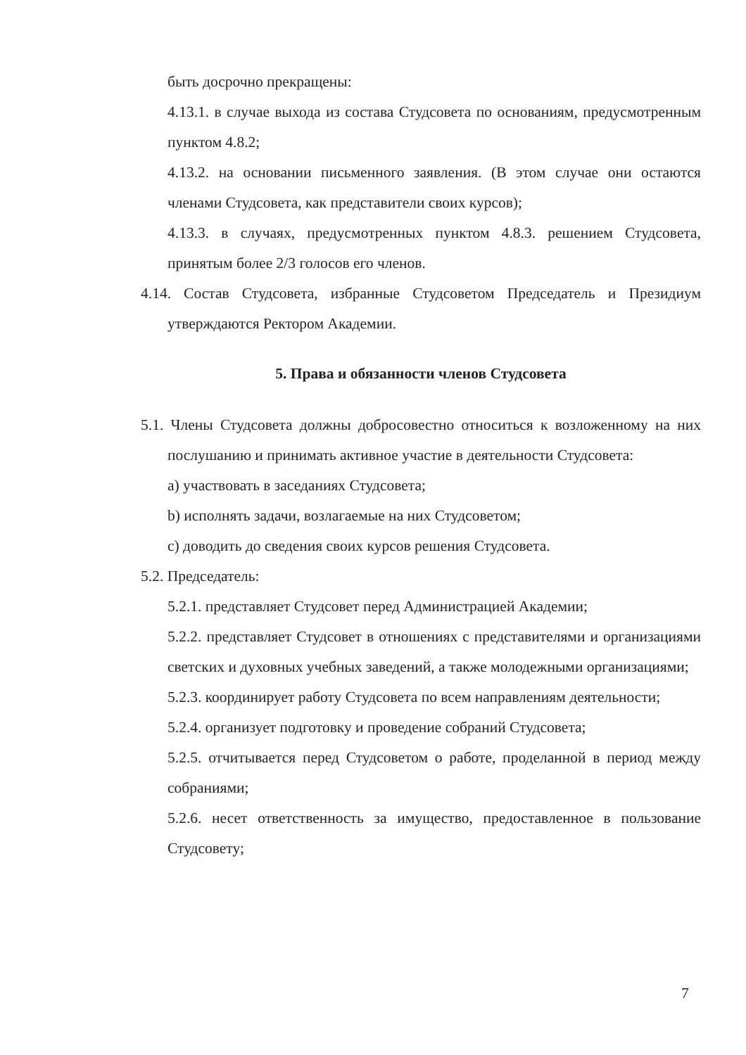быть досрочно прекращены:
4.13.1. в случае выхода из состава Студсовета по основаниям, предусмотренным пунктом 4.8.2;
4.13.2. на основании письменного заявления. (В этом случае они остаются членами Студсовета, как представители своих курсов);
4.13.3. в случаях, предусмотренных пунктом 4.8.3. решением Студсовета, принятым более 2/3 голосов его членов.
4.14. Состав Студсовета, избранные Студсоветом Председатель и Президиум утверждаются Ректором Академии.
5. Права и обязанности членов Студсовета
5.1. Члены Студсовета должны добросовестно относиться к возложенному на них послушанию и принимать активное участие в деятельности Студсовета:
a) участвовать в заседаниях Студсовета;
b) исполнять задачи, возлагаемые на них Студсоветом;
c) доводить до сведения своих курсов решения Студсовета.
5.2. Председатель:
5.2.1. представляет Студсовет перед Администрацией Академии;
5.2.2. представляет Студсовет в отношениях с представителями и организациями светских и духовных учебных заведений, а также молодежными организациями;
5.2.3. координирует работу Студсовета по всем направлениям деятельности;
5.2.4. организует подготовку и проведение собраний Студсовета;
5.2.5. отчитывается перед Студсоветом о работе, проделанной в период между собраниями;
5.2.6. несет ответственность за имущество, предоставленное в пользование Студсовету;
7